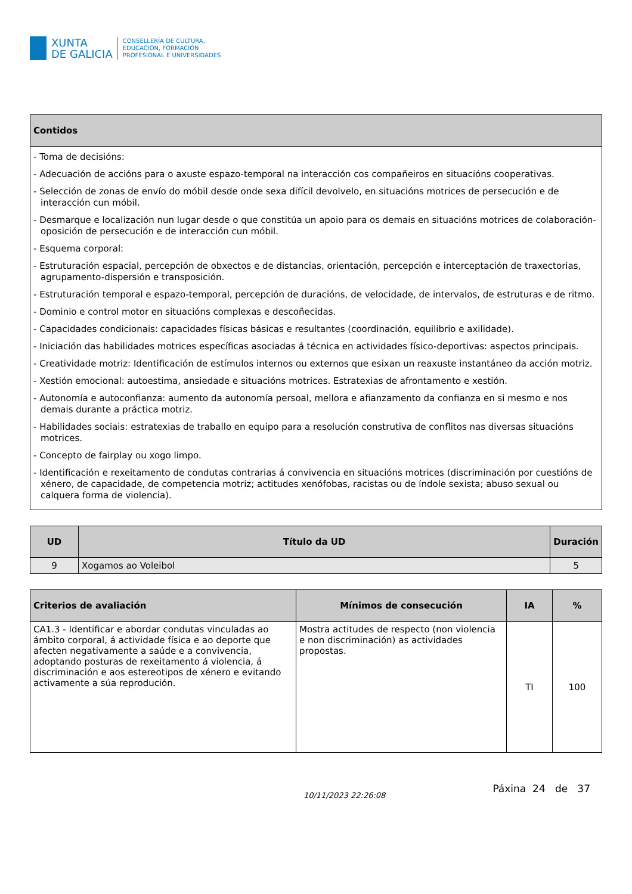XUNTA
DE GALICIA
CONSELLERÍA DE CULTURA,
EDUCACIÓN, FORMACIÓN
PROFESIONAL E UNIVERSIDADES
| Contidos |
| --- |
| - Toma de decisións: - Adecuación de accións para o axuste espazo-temporal na interacción cos compañeiros en situacións cooperativas. - Selección de zonas de envío do móbil desde onde sexa difícil devolvelo, en situacións motrices de persecución e de interacción cun móbil. - Desmarque e localización nun lugar desde o que constitúa un apoio para os demais en situacións motrices de colaboración-oposición de persecución e de interacción cun móbil. - Esquema corporal: - Estruturación espacial, percepción de obxectos e de distancias, orientación, percepción e interceptación de traxectorias, agrupamento-dispersión e transposición. - Estruturación temporal e espazo-temporal, percepción de duracións, de velocidade, de intervalos, de estruturas e de ritmo. - Dominio e control motor en situacións complexas e descoñecidas. - Capacidades condicionais: capacidades físicas básicas e resultantes (coordinación, equilibrio e axilidade). - Iniciación das habilidades motrices específicas asociadas á técnica en actividades físico-deportivas: aspectos principais. - Creatividade motriz: Identificación de estímulos internos ou externos que esixan un reaxuste instantáneo da acción motriz. - Xestión emocional: autoestima, ansiedade e situacións motrices. Estratexias de afrontamento e xestión. - Autonomía e autoconfianza: aumento da autonomía persoal, mellora e afianzamento da confianza en si mesmo e nos demais durante a práctica motriz. - Habilidades sociais: estratexias de traballo en equipo para a resolución construtiva de conflitos nas diversas situacións motrices. - Concepto de fairplay ou xogo limpo. - Identificación e rexeitamento de condutas contrarias á convivencia en situacións motrices (discriminación por cuestións de xénero, de capacidade, de competencia motriz; actitudes xenófobas, racistas ou de índole sexista; abuso sexual ou calquera forma de violencia). |
| UD | Título da UD | Duración |
| --- | --- | --- |
| 9 | Xogamos ao Voleibol | 5 |
| Criterios de avaliación | Mínimos de consecución | IA | % |
| --- | --- | --- | --- |
| CA1.3 - Identificar e abordar condutas vinculadas ao ámbito corporal, á actividade física e ao deporte que afecten negativamente a saúde e a convivencia, adoptando posturas de rexeitamento á violencia, á discriminación e aos estereotipos de xénero e evitando activamente a súa reprodución. | Mostra actitudes de respecto (non violencia e non discriminación) as actividades propostas. | TI | 100 |
10/11/2023 22:26:08
Páxina 24 de 37